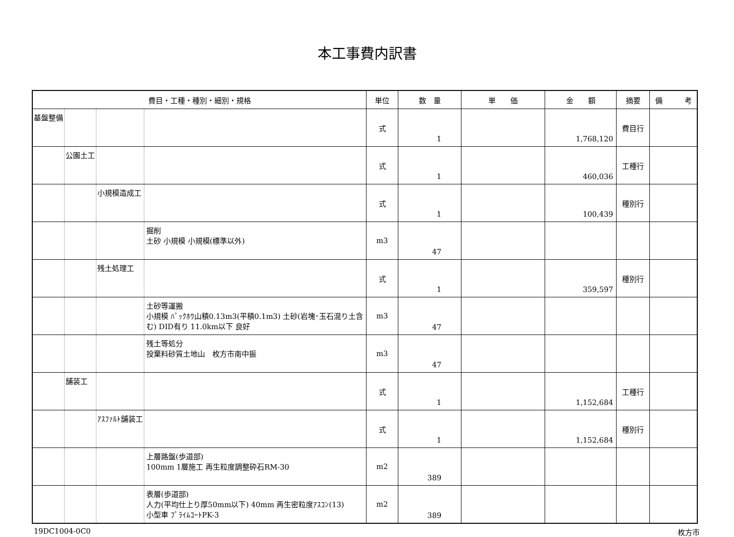本工事費内訳書
| 費目・工種・種別・細別・規格 | | | | 単位 | 数 量 | 単 価 | 金 額 | 摘要 | 備 考 |
| --- | --- | --- | --- | --- | --- | --- | --- | --- | --- |
| 基盤整備 | | | | 式 | 1 | | 1,768,120 | 費目行 | |
| | 公園土工 | | | 式 | 1 | | 460,036 | 工種行 | |
| | | 小規模造成工 | | 式 | 1 | | 100,439 | 種別行 | |
| | | | 掘削 土砂 小規模 小規模(標準以外) | m3 | 47 | | | | |
| | | 残土処理工 | | 式 | 1 | | 359,597 | 種別行 | |
| | | | 土砂等運搬 小規模 ﾊﾞｯｸﾎｳ山積0.13m3(平積0.1m3) 土砂(岩塊･玉石混り土含む) DID有り 11.0km以下 良好 | m3 | 47 | | | | |
| | | | 残土等処分 投棄料砂質土地山 枚方市南中振 | m3 | 47 | | | | |
| | 舗装工 | | | 式 | 1 | | 1,152,684 | 工種行 | |
| | | ｱｽﾌｧﾙﾄ舗装工 | | 式 | 1 | | 1,152,684 | 種別行 | |
| | | | 上層路盤(歩道部) 100mm 1層施工 再生粒度調整砕石RM-30 | m2 | 389 | | | | |
| | | | 表層(歩道部) 人力(平均仕上り厚50mm以下) 40mm 再生密粒度ｱｽｺﾝ(13) 小型車 ﾌﾟﾗｲﾑｺｰﾄPK-3 | m2 | 389 | | | | |
19DC1004-0C0 枚方市